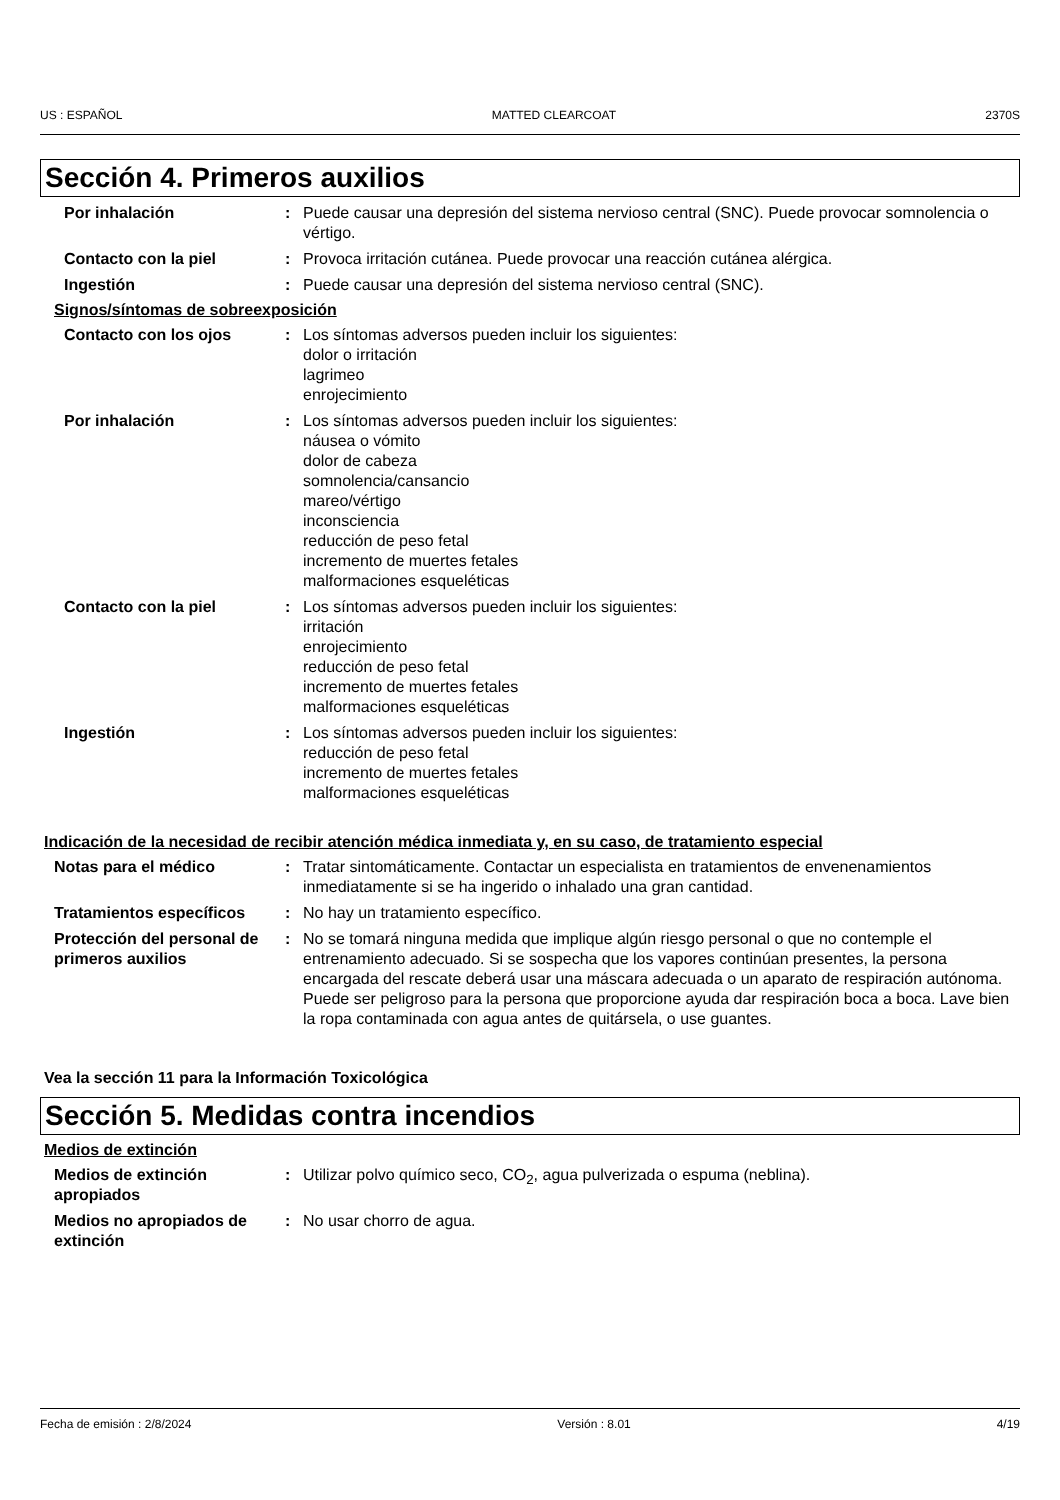US : ESPAÑOL MATTED CLEARCOAT 2370S
Sección 4. Primeros auxilios
Por inhalación : Puede causar una depresión del sistema nervioso central (SNC). Puede provocar somnolencia o vértigo.
Contacto con la piel : Provoca irritación cutánea. Puede provocar una reacción cutánea alérgica.
Ingestión : Puede causar una depresión del sistema nervioso central (SNC).
Signos/síntomas de sobreexposición
Contacto con los ojos : Los síntomas adversos pueden incluir los siguientes:
dolor o irritación
lagrimeo
enrojecimiento
Por inhalación : Los síntomas adversos pueden incluir los siguientes:
náusea o vómito
dolor de cabeza
somnolencia/cansancio
mareo/vértigo
inconsciencia
reducción de peso fetal
incremento de muertes fetales
malformaciones esqueléticas
Contacto con la piel : Los síntomas adversos pueden incluir los siguientes:
irritación
enrojecimiento
reducción de peso fetal
incremento de muertes fetales
malformaciones esqueléticas
Ingestión : Los síntomas adversos pueden incluir los siguientes:
reducción de peso fetal
incremento de muertes fetales
malformaciones esqueléticas
Indicación de la necesidad de recibir atención médica inmediata y, en su caso, de tratamiento especial
Notas para el médico : Tratar sintomáticamente. Contactar un especialista en tratamientos de envenenamientos inmediatamente si se ha ingerido o inhalado una gran cantidad.
Tratamientos específicos : No hay un tratamiento específico.
Protección del personal de primeros auxilios
: No se tomará ninguna medida que implique algún riesgo personal o que no contemple el entrenamiento adecuado. Si se sospecha que los vapores continúan presentes, la persona encargada del rescate deberá usar una máscara adecuada o un aparato de respiración autónoma. Puede ser peligroso para la persona que proporcione ayuda dar respiración boca a boca. Lave bien la ropa contaminada con agua antes de quitársela, o use guantes.
Vea la sección 11 para la Información Toxicológica
Sección 5. Medidas contra incendios
Medios de extinción
Medios de extinción apropiados
: Utilizar polvo químico seco, CO<sub>2</sub>, agua pulverizada o espuma (neblina).
Medios no apropiados de extinción
: No usar chorro de agua.
Fecha de emisión : 2/8/2024 Versión : 8.01 4/19